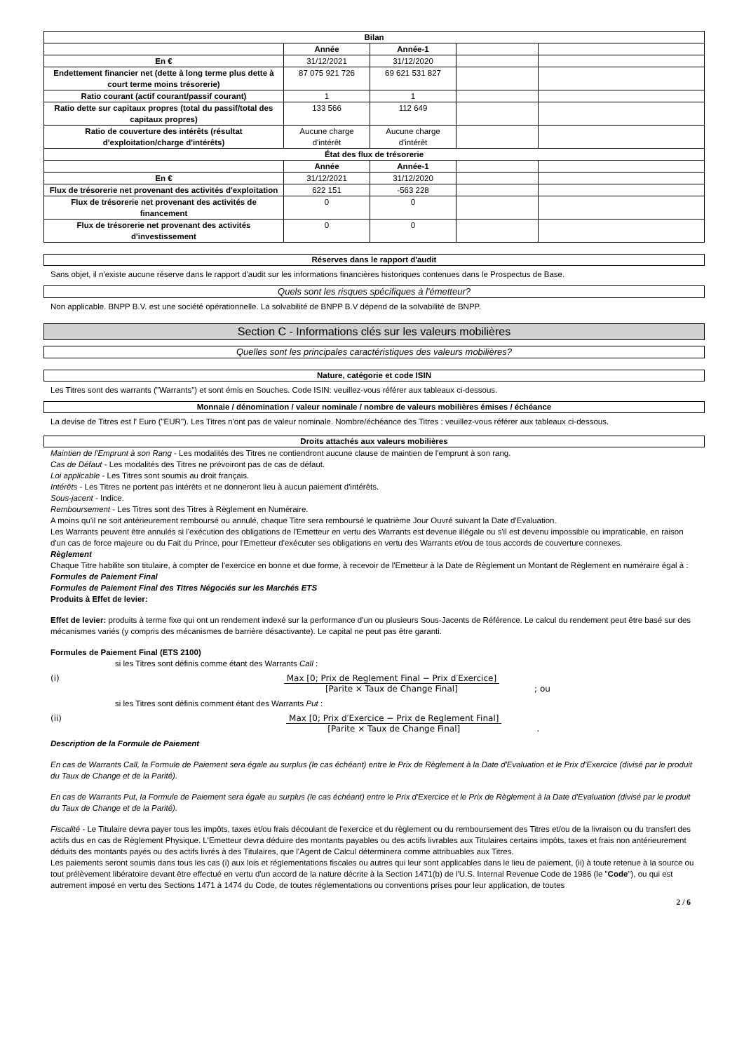| Bilan | | | | |
| --- | --- | --- | --- | --- |
| | Année | Année-1 | | |
| En € | 31/12/2021 | 31/12/2020 | | |
| Endettement financier net (dette à long terme plus dette à court terme moins trésorerie) | 87 075 921 726 | 69 621 531 827 | | |
| Ratio courant (actif courant/passif courant) | 1 | 1 | | |
| Ratio dette sur capitaux propres (total du passif/total des capitaux propres) | 133 566 | 112 649 | | |
| Ratio de couverture des intérêts (résultat d'exploitation/charge d'intérêts) | Aucune charge d'intérêt | Aucune charge d'intérêt | | |
| État des flux de trésorerie | | | | |
| | Année | Année-1 | | |
| En € | 31/12/2021 | 31/12/2020 | | |
| Flux de trésorerie net provenant des activités d'exploitation | 622 151 | -563 228 | | |
| Flux de trésorerie net provenant des activités de financement | 0 | 0 | | |
| Flux de trésorerie net provenant des activités d'investissement | 0 | 0 | | |
Réserves dans le rapport d'audit
Sans objet, il n'existe aucune réserve dans le rapport d'audit sur les informations financières historiques contenues dans le Prospectus de Base.
Quels sont les risques spécifiques à l'émetteur?
Non applicable. BNPP B.V. est une société opérationnelle. La solvabilité de BNPP B.V dépend de la solvabilité de BNPP.
Section C - Informations clés sur les valeurs mobilières
Quelles sont les principales caractéristiques des valeurs mobilières?
Nature, catégorie et code ISIN
Les Titres sont des warrants ("Warrants") et sont émis en Souches. Code ISIN: veuillez-vous référer aux tableaux ci-dessous.
Monnaie / dénomination / valeur nominale / nombre de valeurs mobilières émises / échéance
La devise de Titres est l' Euro ("EUR"). Les Titres n'ont pas de valeur nominale. Nombre/échéance des Titres : veuillez-vous référer aux tableaux ci-dessous.
Droits attachés aux valeurs mobilières
Maintien de l'Emprunt à son Rang - Les modalités des Titres ne contiendront aucune clause de maintien de l'emprunt à son rang.
Cas de Défaut - Les modalités des Titres ne prévoiront pas de cas de défaut.
Loi applicable - Les Titres sont soumis au droit français.
Intérêts - Les Titres ne portent pas intérêts et ne donneront lieu à aucun paiement d'intérêts.
Sous-jacent - Indice.
Remboursement - Les Titres sont des Titres à Règlement en Numéraire.
A moins qu'il ne soit antérieurement remboursé ou annulé, chaque Titre sera remboursé le quatrième Jour Ouvré suivant la Date d'Evaluation.
Les Warrants peuvent être annulés si l'exécution des obligations de l'Emetteur en vertu des Warrants est devenue illégale ou s'il est devenu impossible ou impraticable, en raison d'un cas de force majeure ou du Fait du Prince, pour l'Emetteur d'exécuter ses obligations en vertu des Warrants et/ou de tous accords de couverture connexes.
Règlement
Chaque Titre habilite son titulaire, à compter de l'exercice en bonne et due forme, à recevoir de l'Emetteur à la Date de Règlement un Montant de Règlement en numéraire égal à :
Formules de Paiement Final
Formules de Paiement Final des Titres Négociés sur les Marchés ETS
Produits à Effet de levier:
Effet de levier: produits à terme fixe qui ont un rendement indexé sur la performance d'un ou plusieurs Sous-Jacents de Référence. Le calcul du rendement peut être basé sur des mécanismes variés (y compris des mécanismes de barrière désactivante). Le capital ne peut pas être garanti.
Formules de Paiement Final (ETS 2100)
si les Titres sont définis comme étant des Warrants Call :
(i) Max [0; Prix de Reglement Final − Prix d′Exercice]
[Parite × Taux de Change Final]
; ou
si les Titres sont définis comment étant des Warrants Put :
(ii) Max [0; Prix d′Exercice − Prix de Reglement Final]
[Parite × Taux de Change Final]
.
Description de la Formule de Paiement
En cas de Warrants Call, la Formule de Paiement sera égale au surplus (le cas échéant) entre le Prix de Règlement à la Date d'Evaluation et le Prix d'Exercice (divisé par le produit du Taux de Change et de la Parité).
En cas de Warrants Put, la Formule de Paiement sera égale au surplus (le cas échéant) entre le Prix d'Exercice et le Prix de Règlement à la Date d'Evaluation (divisé par le produit du Taux de Change et de la Parité).
Fiscalité - Le Titulaire devra payer tous les impôts, taxes et/ou frais découlant de l'exercice et du règlement ou du remboursement des Titres et/ou de la livraison ou du transfert des actifs dus en cas de Règlement Physique. L'Emetteur devra déduire des montants payables ou des actifs livrables aux Titulaires certains impôts, taxes et frais non antérieurement déduits des montants payés ou des actifs livrés à des Titulaires, que l'Agent de Calcul déterminera comme attribuables aux Titres.
Les paiements seront soumis dans tous les cas (i) aux lois et réglementations fiscales ou autres qui leur sont applicables dans le lieu de paiement, (ii) à toute retenue à la source ou tout prélèvement libératoire devant être effectué en vertu d'un accord de la nature décrite à la Section 1471(b) de l'U.S. Internal Revenue Code de 1986 (le "Code"), ou qui est autrement imposé en vertu des Sections 1471 à 1474 du Code, de toutes réglementations ou conventions prises pour leur application, de toutes
2 / 6